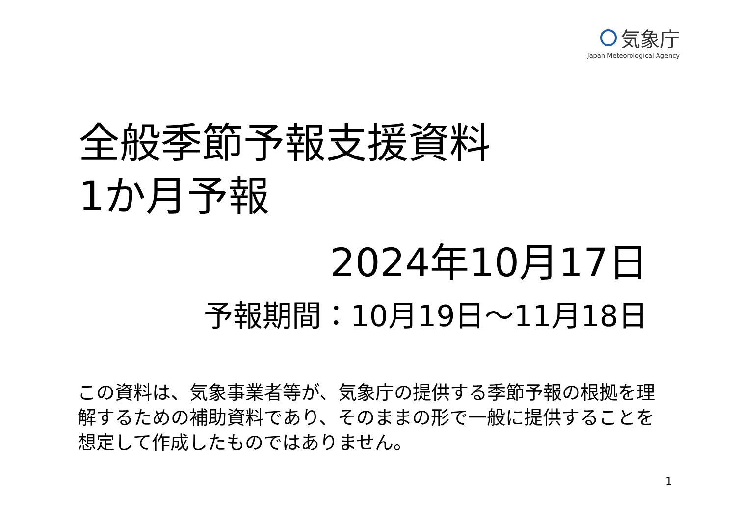気象庁
Japan Meteorological Agency
全般季節予報支援資料
1か月予報
2024年10月17日
予報期間：10月19日～11月18日
この資料は、気象事業者等が、気象庁の提供する季節予報の根拠を理解するための補助資料であり、そのままの形で一般に提供することを想定して作成したものではありません。
1